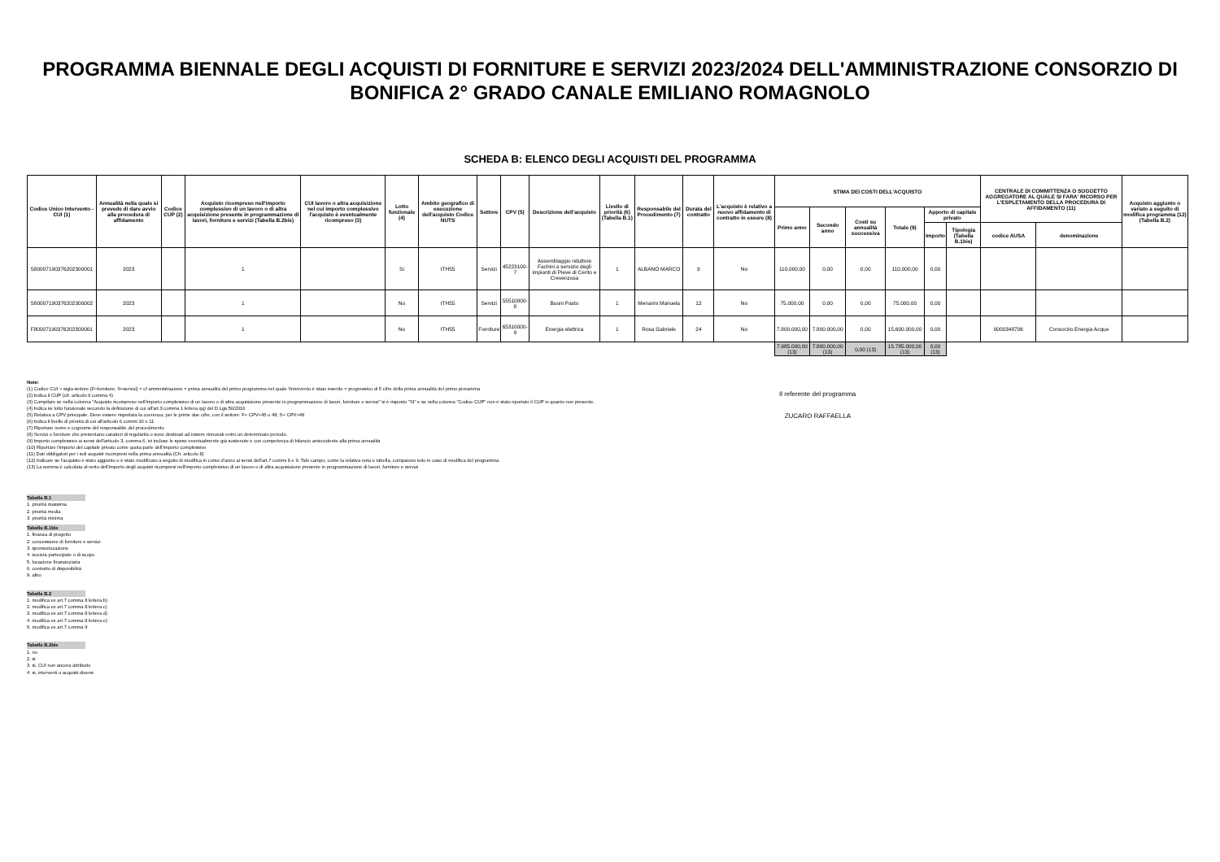PROGRAMMA BIENNALE DEGLI ACQUISTI DI FORNITURE E SERVIZI 2023/2024 DELL'AMMINISTRAZIONE CONSORZIO DI BONIFICA 2° GRADO CANALE EMILIANO ROMAGNOLO
SCHEDA B: ELENCO DEGLI ACQUISTI DEL PROGRAMMA
| Codice Unico Intervento - CUI (1) | Annualità nella quale si prevede di dare avvio alla procedura di affidamento | Codice CUP (2) | Acquisto ricompreso nell'importo complessivo di un lavoro o di altra acquisizione presente in programmazione di lavori, forniture e servizi (Tabella B.2bis) | CUI lavoro o altra acquisizione nel cui importo complessivo l'acquisto è eventualmente ricompreso (3) | Lotto funzionale (4) | Ambito geografico di esecuzione dell'acquisto Codice NUTS | Settore | CPV (5) | Descrizione dell'acquisto | Livello di priorità (6) (Tabella B.1) | Responsabile del Procedimento (7) | Durata del contratto | L'acquisto è relativo a nuovo affidamento di contratto in essere (8) | STIMA DEI COSTI DELL'ACQUISTO | | | | | | CENTRALE DI COMMITTENZA O SOGGETTO AGGREGATORE AL QUALE SI FARA' RICORSO PER L'ESPLETAMENTO DELLA PROCEDURA DI AFFIDAMENTO (11) | | Acquisto aggiunto o variato a seguito di modifica programma (12) (Tabella B.2) |
| --- | --- | --- | --- | --- | --- | --- | --- | --- | --- | --- | --- | --- | --- | --- | --- | --- | --- | --- | --- | --- | --- | --- |
| | | | | | | | | | | | | | | Primo anno | Secondo anno | Costi su annualità successiva | Totale (9) | Apporto di capitale privato | | | | |
| | | | | | | | | | | | | | | | | | | Importo | Tipologia (Tabella B.1bis) | codice AUSA | denominazione | |
| S80007190376202300001 | 2023 | | 1 | | Si | ITH55 | Servizi | 45223100-7 | Assemblaggio riduttore Fachini a servizio degli impianti di Pieve di Cento e Crevenzosa | 1 | ALBANO MARCO | 9 | No | 110.000,00 | 0,00 | 0,00 | 110.000,00 | 0,00 | | | | |
| S80007190376202300002 | 2023 | | 1 | | No | ITH55 | Servizi | 55510000-8 | Buoni Pasto | 1 | Menarini Manuela | 12 | No | 75.000,00 | 0,00 | 0,00 | 75.000,00 | 0,00 | | | | |
| F80007190376202300001 | 2023 | | 1 | | No | ITH55 | Forniture | 65310000-9 | Energia elettrica | 1 | Rosa Gabriele | 24 | No | 7.800.000,00 | 7.800.000,00 | 0,00 | 15.600.000,00 | 0,00 | | 0000348706 | Consorzio Energia Acque | |
| | | | | | | | | | | | | | | 7.985.000,00 (13) | 7.800.000,00 (13) | 0,00 (13) | 15.785.000,00 (13) | 0,00 (13) | | | | |
Note:
(1) Codice CUI = sigla settore (F=forniture; S=servizi) + cf amministrazione + prima annualità del primo programma nel quale l'intervento è stato inserito + progressivo di 5 cifre della prima annualità del primo proramma
(2) Indica il CUP (cfr. articolo 6 comma 4)
(3) Compilare se nella colonna "Acquisto ricompreso nell'importo complessivo di un lavoro o di altra acquisizione presente in programmazione di lavori, forniture e servizi" si è risposto "SI" e se nella colonna "Codice CUP" non è stato riportato il CUP in quanto non presente.
(4) Indica se lotto funzionale secondo la definizione di cui all'art.3 comma 1 lettera qq) del D.Lgs.50/2016
(5) Relativa a CPV principale. Deve essere rispettata la coerenza, per le prime due cifre, con il settore: F= CPV<45 o 48; S= CPV>48
(6) Indica il livello di priorità di cui all'articolo 6 commi 10 e 11
(7) Riportare nome e cognome del responsabile del procedimento
(8) Servizi o forniture che presentano caratteri di regolarità o sono destinati ad essere rinnovati entro un determinato periodo.
(9) Importo complessivo ai sensi dell'articolo 3, comma 6, ivi incluse le spese eventualmente già sostenute e con competenza di bilancio antecedente alla prima annualità
(10) Riportare l'importo del capitale privato come quota parte dell'importo complessivo
(11) Dati obbligatori per i soli acquisti ricompresi nella prima annualità (Cfr. articolo 8)
(12) Indicare se l'acquisto è stato aggiunto o è stato modificato a seguito di modifica in corso d'anno ai sensi dell'art.7 commi 8 e 9. Tale campo, come la relativa nota e tabella, compaiono solo in caso di modifica del programma
(13) La somma è calcolata al netto dell'importo degli acquisti ricompresi nell'importo complessivo di un lavoro o di altra acquisizione presente in programmazione di lavori, forniture e servizi
Il referente del programma
ZUCARO RAFFAELLA
Tabella B.1
1. priorità massima
2. priorità media
3. priorità minima
Tabella B.1bis
1. finanza di progetto
2. concessione di forniture e servizi
3. sponsorizzazione
4. società partecipate o di scopo
5. locazione finananziaria
6. contratto di disponibilità
9. altro
Tabella B.2
1. modifica ex art.7 comma 8 lettera b)
2. modifica ex art.7 comma 8 lettera c)
3. modifica ex art.7 comma 8 lettera d)
4. modifica ex art.7 comma 8 lettera e)
5. modifica ex art.7 comma 9
Tabella B.2bis
1. no
2. si
3. si, CUI non ancora attribuito
4. si, interventi o acquisti diversi